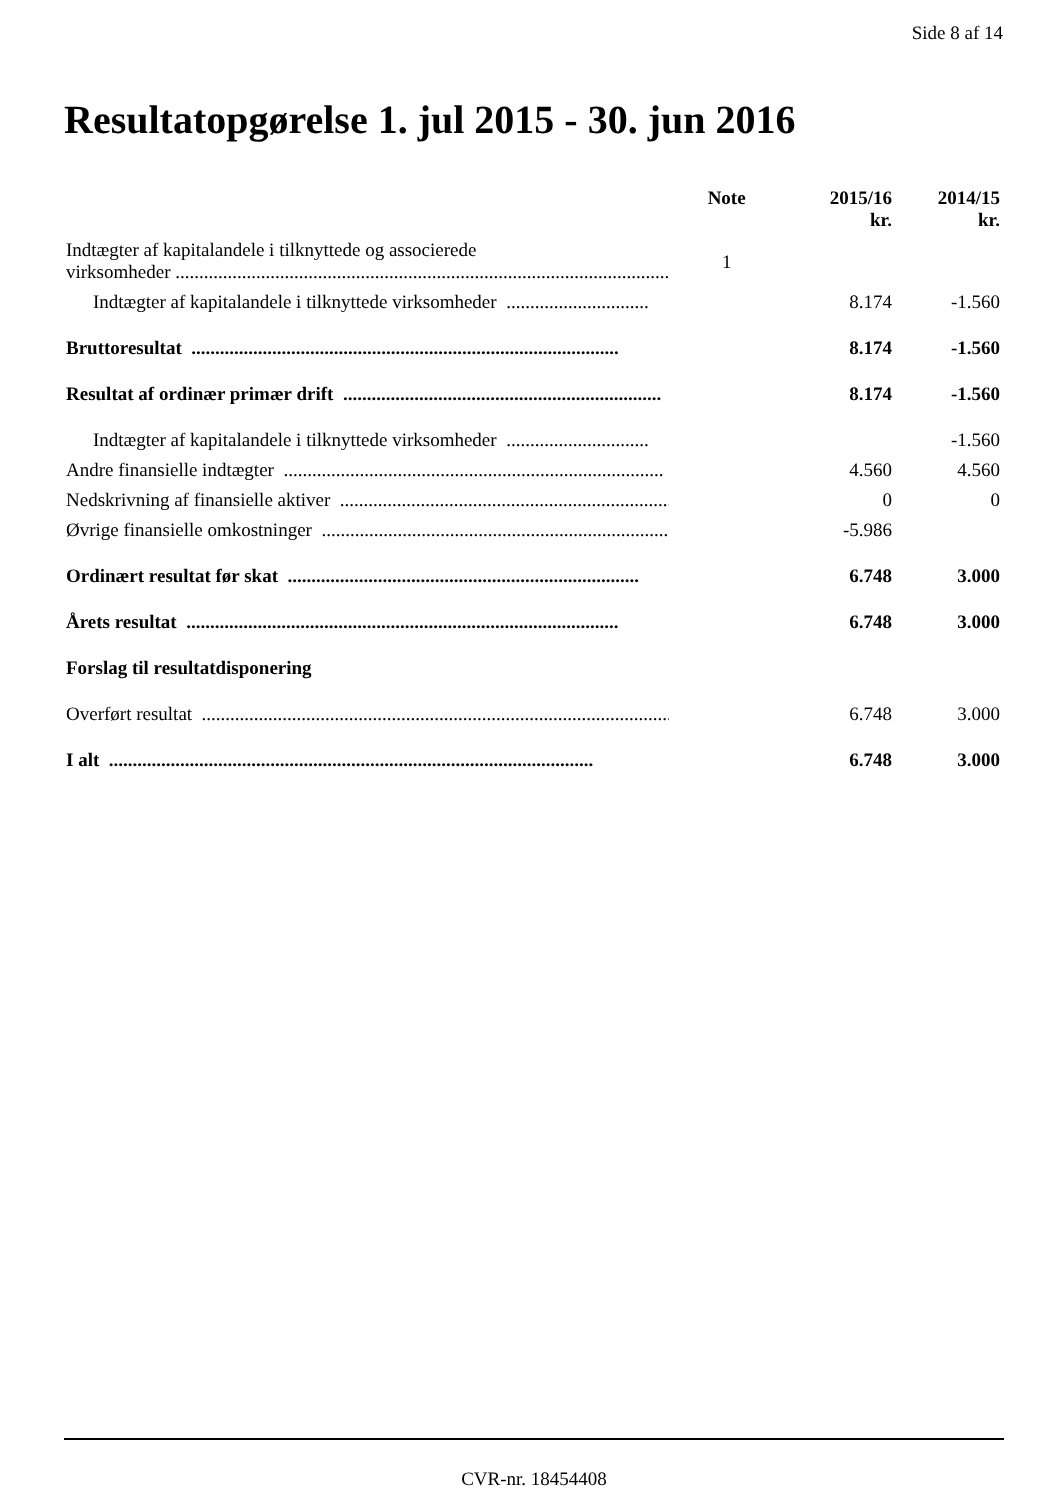Side 8 af 14
Resultatopgørelse 1. jul 2015 - 30. jun 2016
| | Note | 2015/16 kr. | 2014/15 kr. |
| --- | --- | --- | --- |
| Indtægter af kapitalandele i tilknyttede og associerede virksomheder ........................................................................................................ | 1 | | |
| Indtægter af kapitalandele i tilknyttede virksomheder .............................. | | 8.174 | -1.560 |
| Bruttoresultat .......................................................................................... | | 8.174 | -1.560 |
| Resultat af ordinær primær drift ................................................................... | | 8.174 | -1.560 |
| Indtægter af kapitalandele i tilknyttede virksomheder .............................. | | | -1.560 |
| Andre finansielle indtægter ................................................................................ | | 4.560 | 4.560 |
| Nedskrivning af finansielle aktiver ................................................................................ | | 0 | 0 |
| Øvrige finansielle omkostninger ................................................................................ | | -5.986 | |
| Ordinært resultat før skat .......................................................................... | | 6.748 | 3.000 |
| Årets resultat ........................................................................................... | | 6.748 | 3.000 |
| Forslag til resultatdisponering | | | |
| Overført resultat .......................................................................................................... | | 6.748 | 3.000 |
| I alt ...................................................................................................... | | 6.748 | 3.000 |
CVR-nr. 18454408